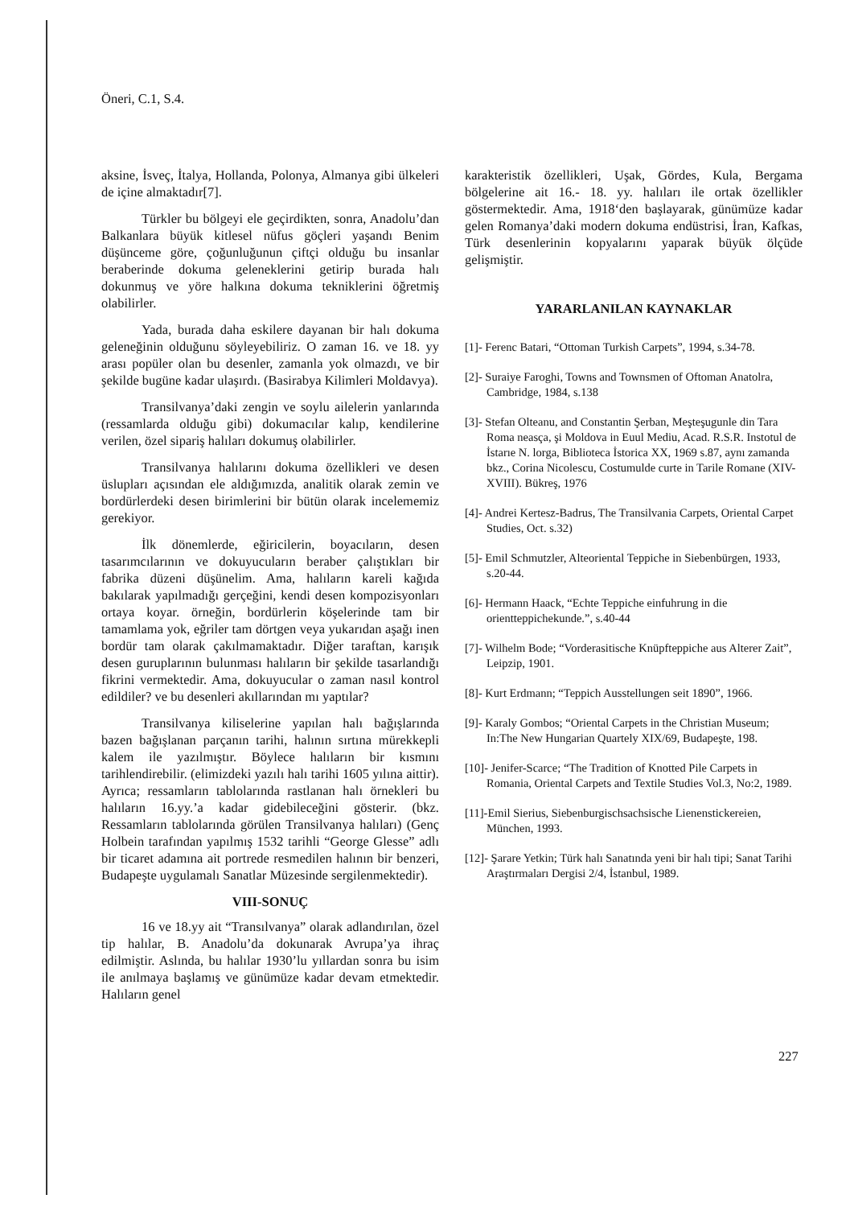Öneri, C.1, S.4.
aksine, İsveç, İtalya, Hollanda, Polonya, Almanya gibi ülkeleri de içine almaktadır[7].
Türkler bu bölgeyi ele geçirdikten, sonra, Anadolu’dan Balkanlara büyük kitlesel nüfus göçleri yaşandı Benim düşünceme göre, çoğunluğunun çiftçi olduğu bu insanlar beraberinde dokuma geleneklerini getirip burada halı dokunmuş ve yöre halkına dokuma tekniklerini öğretmiş olabilirler.
Yada, burada daha eskilere dayanan bir halı dokuma geleneğinin olduğunu söyleyebiliriz. O zaman 16. ve 18. yy arası popüler olan bu desenler, zamanla yok olmazdı, ve bir şekilde bugüne kadar ulaşırdı. (Basirabya Kilimleri Moldavya).
Transilvanya’daki zengin ve soylu ailelerin yanlarında (ressamlarda olduğu gibi) dokumacılar kalıp, kendilerine verilen, özel sipariş halıları dokumuş olabilirler.
Transilvanya halılarını dokuma özellikleri ve desen üslupları açısından ele aldığımızda, analitik olarak zemin ve bordürlerdeki desen birimlerini bir bütün olarak incelememiz gerekiyor.
İlk dönemlerde, eğiricilerin, boyacıların, desen tasarımcılarının ve dokuyucuların beraber çalıştıkları bir fabrika düzeni düşünelim. Ama, halıların kareli kağıda bakılarak yapılmadığı gerçeğini, kendi desen kompozisyonları ortaya koyar. örneğin, bordürlerin köşelerinde tam bir tamamlama yok, eğriler tam dörtgen veya yukarıdan aşağı inen bordür tam olarak çakılmamaktadır. Diğer taraftan, karışık desen guruplarının bulunması halıların bir şekilde tasarlandığı fikrini vermektedir. Ama, dokuyucular o zaman nasıl kontrol edildiler? ve bu desenleri akıllarından mı yaptılar?
Transilvanya kiliselerine yapılan halı bağışlarında bazen bağışlanan parçanın tarihi, halının sırtına mürekkepli kalem ile yazılmıştır. Böylece halıların bir kısmını tarihlendirebilir. (elimizdeki yazılı halı tarihi 1605 yılına aittir). Ayrıca; ressamların tablolarında rastlanan halı örnekleri bu halıların 16.yy.’a kadar gidebileceğini gösterir. (bkz. Ressamların tablolarında görülen Transilvanya halıları) (Genç Holbein tarafından yapılmış 1532 tarihli “George Glesse” adlı bir ticaret adamına ait portrede resmedilen halının bir benzeri, Budapeşte uygulamalı Sanatlar Müzesinde sergilenmektedir).
VIII-SONUÇ
16 ve 18.yy ait “Transılvanya” olarak adlandırılan, özel tip halılar, B. Anadolu’da dokunarak Avrupa’ya ihraç edilmiştir. Aslında, bu halılar 1930’lu yıllardan sonra bu isim ile anılmaya başlamış ve günümüze kadar devam etmektedir. Halıların genel
karakteristik özellikleri, Uşak, Gördes, Kula, Bergama bölgelerine ait 16.- 18. yy. halıları ile ortak özellikler göstermektedir. Ama, 1918‘den başlayarak, günümüze kadar gelen Romanya’daki modern dokuma endüstrisi, İran, Kafkas, Türk desenlerinin kopyalarını yaparak büyük ölçüde gelişmiştir.
YARARLANILAN KAYNAKLAR
[1]- Ferenc Batari, “Ottoman Turkish Carpets”, 1994, s.34-78.
[2]- Suraiye Faroghi, Towns and Townsmen of Oftoman Anatolra, Cambridge, 1984, s.138
[3]- Stefan Olteanu, and Constantin Şerban, Meşteşugunle din Tara Roma neasça, şi Moldova in Euul Mediu, Acad. R.S.R. Instotul de İstarıe N. lorga, Biblioteca İstorica XX, 1969 s.87, aynı zamanda bkz., Corina Nicolescu, Costumulde curte in Tarile Romane (XIV-XVIII). Bükreş, 1976
[4]- Andrei Kertesz-Badrus, The Transilvania Carpets, Oriental Carpet Studies, Oct. s.32)
[5]- Emil Schmutzler, Alteoriental Teppiche in Siebenbürgen, 1933, s.20-44.
[6]- Hermann Haack, “Echte Teppiche einfuhrung in die orientteppichekunde.”, s.40-44
[7]- Wilhelm Bode; “Vorderasitische Knüpfteppiche aus Alterer Zait”, Leipzip, 1901.
[8]- Kurt Erdmann; “Teppich Ausstellungen seit 1890”, 1966.
[9]- Karaly Gombos; “Oriental Carpets in the Christian Museum; In:The New Hungarian Quartely XIX/69, Budapeşte, 198.
[10]- Jenifer-Scarce; “The Tradition of Knotted Pile Carpets in Romania, Oriental Carpets and Textile Studies Vol.3, No:2, 1989.
[11]-Emil Sierius, Siebenburgischsachsische Lienenstickereien, München, 1993.
[12]- Şarare Yetkin; Türk halı Sanatında yeni bir halı tipi; Sanat Tarihi Araştırmaları Dergisi 2/4, İstanbul, 1989.
227